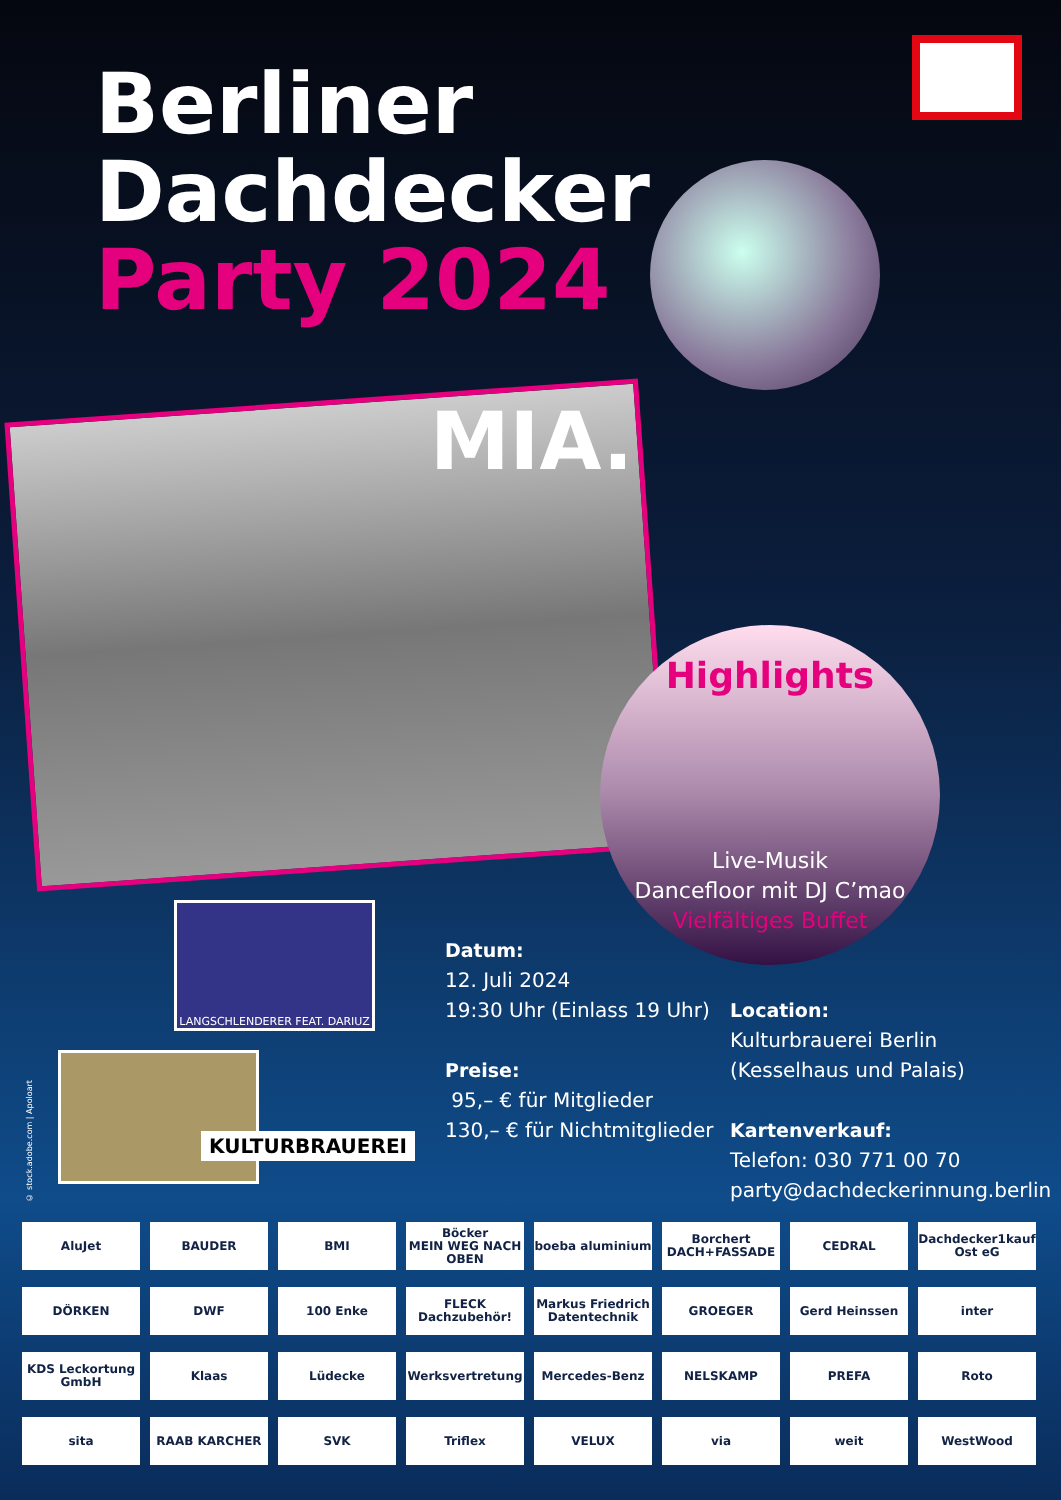Berliner
Dachdecker
Party 2024
MIA.
Highlights
Live-Musik
Dancefloor mit DJ C’mao
Vielfältiges Buffet
LANGSCHLENDERER FEAT. DARIUZ
KULTURBRAUEREI
Datum:
12. Juli 2024
19:30 Uhr (Einlass 19 Uhr)
Preise:
95,– € für Mitglieder
130,– € für Nichtmitglieder
Location:
Kulturbrauerei Berlin
(Kesselhaus und Palais)
Kartenverkauf:
Telefon: 030 771 00 70
party@dachdeckerinnung.berlin
© stock.adobe.com | Apoloart
AluJet
BAUDER
BMI
Böcker
MEIN WEG NACH OBEN
boeba aluminium
Borchert DACH+FASSADE
CEDRAL
Dachdecker1kauf Ost eG
DÖRKEN
DWF
100 Enke
FLECK Dachzubehör!
Markus Friedrich Datentechnik
GROEGER
Gerd Heinssen
inter
KDS Leckortung GmbH
Klaas
Lüdecke
Werksvertretung
Mercedes-Benz
NELSKAMP
PREFA
Roto
sita
RAAB KARCHER
SVK
Triflex
VELUX
via
weit
WestWood